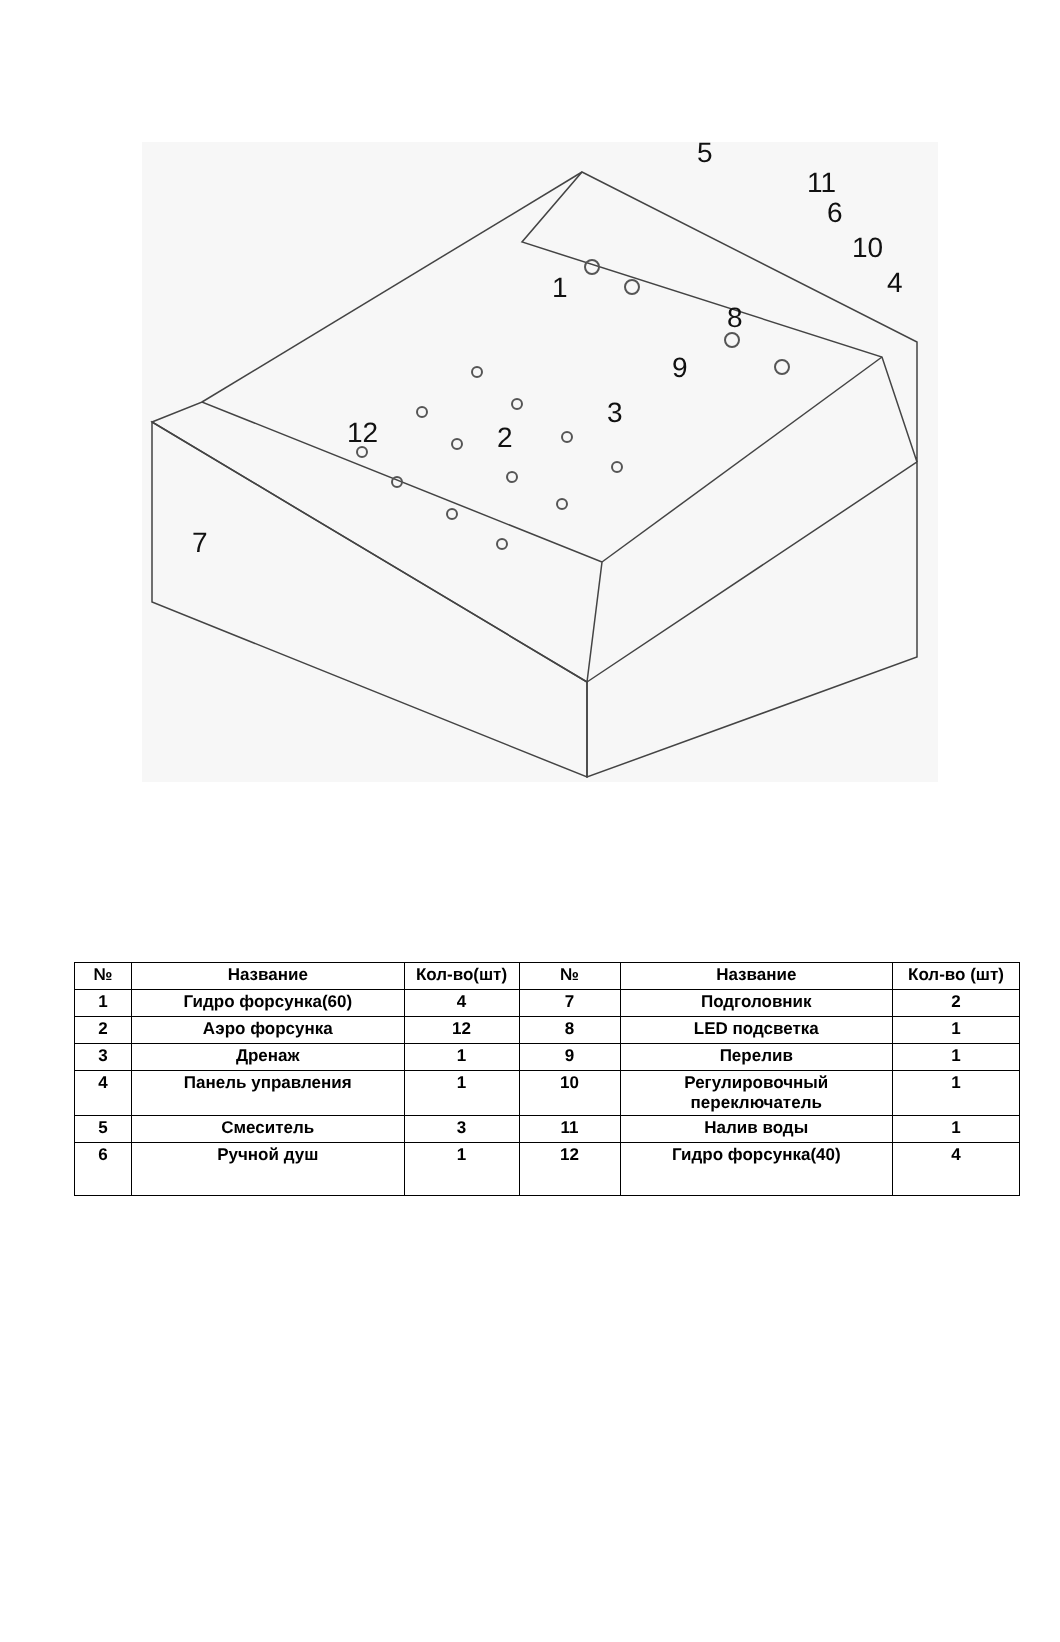5
11
6
10
4
1
8
9
3
2
12
7
| № | Название | Кол-во(шт) | № | Название | Кол-во (шт) |
| --- | --- | --- | --- | --- | --- |
| 1 | Гидро форсунка(60) | 4 | 7 | Подголовник | 2 |
| 2 | Аэро форсунка | 12 | 8 | LED подсветка | 1 |
| 3 | Дренаж | 1 | 9 | Перелив | 1 |
| 4 | Панель управления | 1 | 10 | Регулировочный переключатель | 1 |
| 5 | Смеситель | 3 | 11 | Налив воды | 1 |
| 6 | Ручной душ | 1 | 12 | Гидро форсунка(40) | 4 |